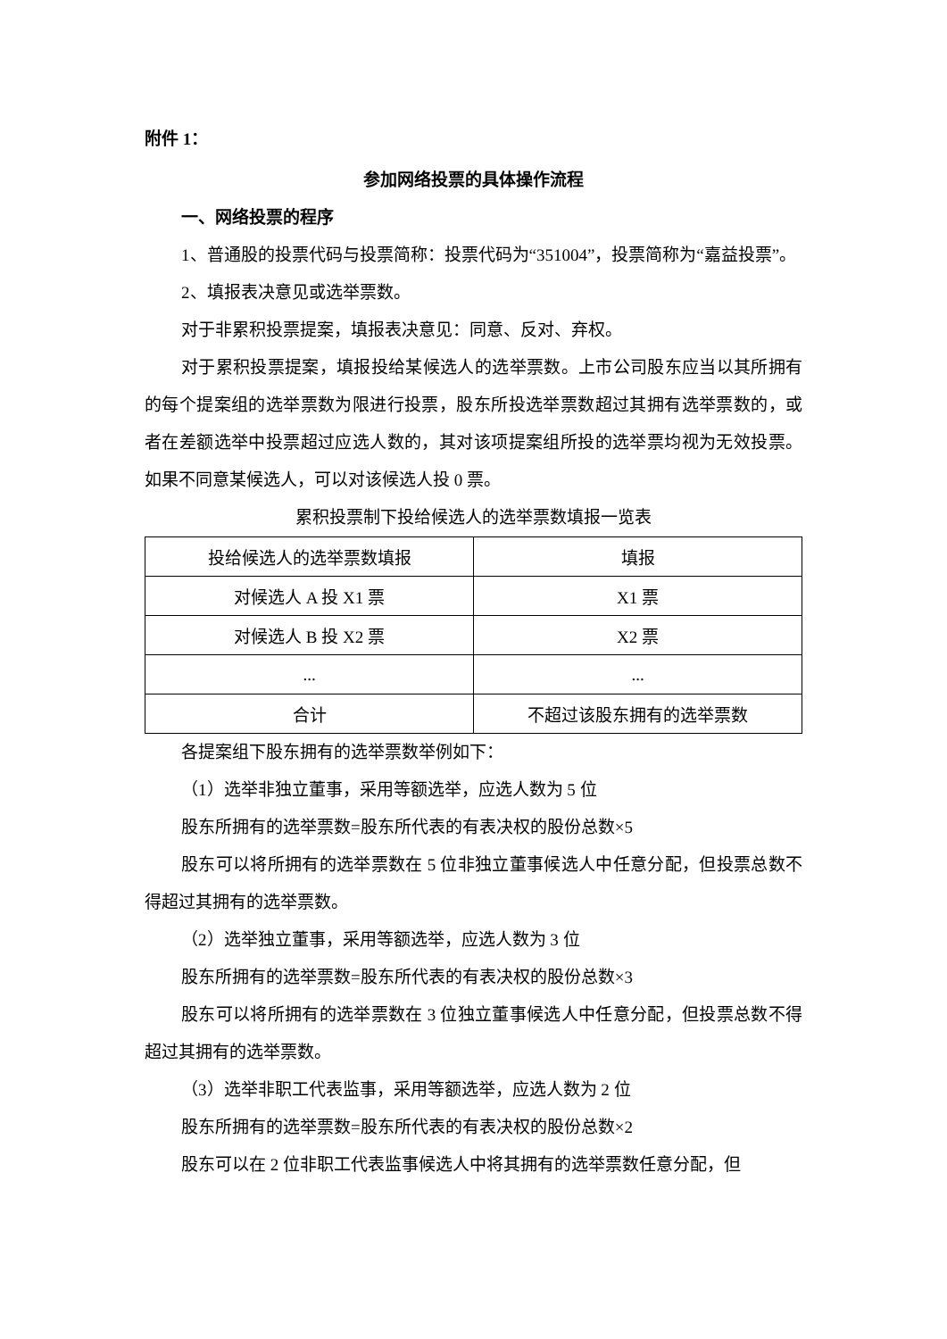附件 1：
参加网络投票的具体操作流程
一、网络投票的程序
1、普通股的投票代码与投票简称：投票代码为“351004”，投票简称为“嘉益投票”。
2、填报表决意见或选举票数。
对于非累积投票提案，填报表决意见：同意、反对、弃权。
对于累积投票提案，填报投给某候选人的选举票数。上市公司股东应当以其所拥有的每个提案组的选举票数为限进行投票，股东所投选举票数超过其拥有选举票数的，或者在差额选举中投票超过应选人数的，其对该项提案组所投的选举票均视为无效投票。如果不同意某候选人，可以对该候选人投 0 票。
累积投票制下投给候选人的选举票数填报一览表
| 投给候选人的选举票数填报 | 填报 |
| 对候选人 A 投 X1 票 | X1 票 |
| 对候选人 B 投 X2 票 | X2 票 |
| ... | ... |
| 合计 | 不超过该股东拥有的选举票数 |
各提案组下股东拥有的选举票数举例如下：
（1）选举非独立董事，采用等额选举，应选人数为 5 位
股东所拥有的选举票数=股东所代表的有表决权的股份总数×5
股东可以将所拥有的选举票数在 5 位非独立董事候选人中任意分配，但投票总数不得超过其拥有的选举票数。
（2）选举独立董事，采用等额选举，应选人数为 3 位
股东所拥有的选举票数=股东所代表的有表决权的股份总数×3
股东可以将所拥有的选举票数在 3 位独立董事候选人中任意分配，但投票总数不得超过其拥有的选举票数。
（3）选举非职工代表监事，采用等额选举，应选人数为 2 位
股东所拥有的选举票数=股东所代表的有表决权的股份总数×2
股东可以在 2 位非职工代表监事候选人中将其拥有的选举票数任意分配，但